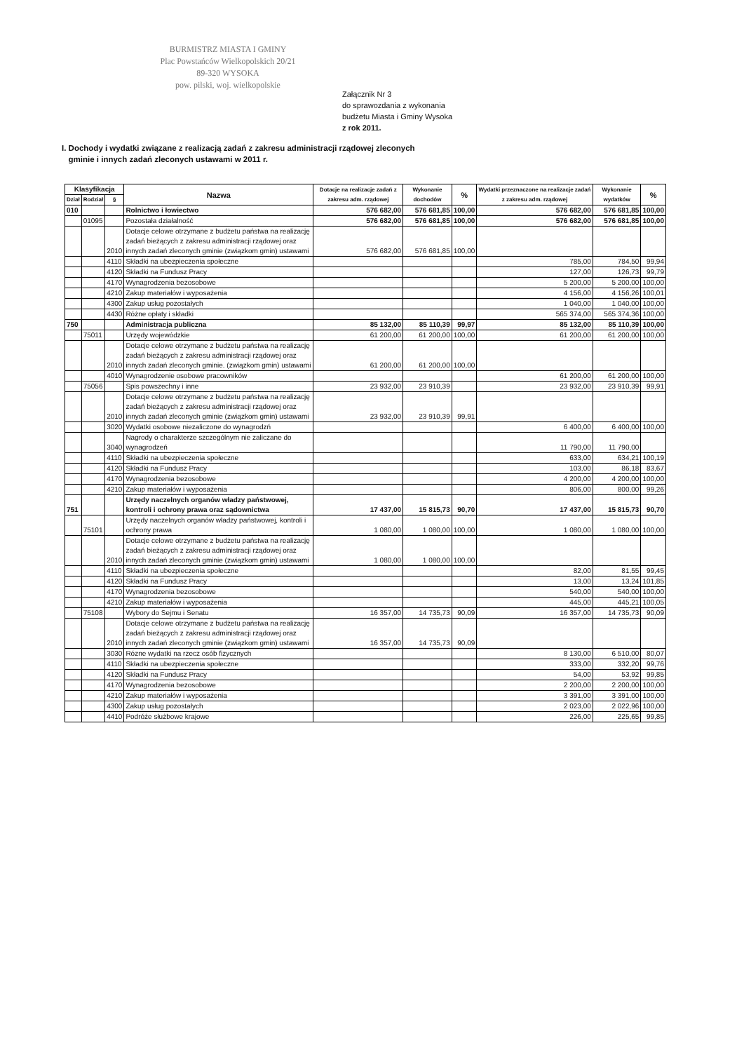BURMISTRZ MIASTA I GMINY
Plac Powstańców Wielkopolskich 20/21
89-320 WYSOKA
pow. pilski, woj. wielkopolskie
Załącznik Nr 3
do sprawozdania z wykonania
budżetu Miasta i Gminy Wysoka
z rok 2011.
I. Dochody i wydatki związane z realizacją zadań z zakresu administracji rządowej zleconych
gminie i innych zadań zleconych ustawami w 2011 r.
| Klasyfikacja | | | Nazwa | Dotacje na realizacje zadań z zakresu adm. rządowej | Wykonanie dochodów | % | Wydatki przeznaczone na realizacje zadań z zakresu adm. rządowej | Wykonanie wydatków | % |
| --- | --- | --- | --- | --- | --- | --- | --- | --- | --- |
| Dział | Rodział | § | | | | | | | |
| 010 | | | Rolnictwo i łowiectwo | 576 682,00 | 576 681,85 | 100,00 | 576 682,00 | 576 681,85 | 100,00 |
| | 01095 | | Pozostała działalność | 576 682,00 | 576 681,85 | 100,00 | 576 682,00 | 576 681,85 | 100,00 |
| | | 2010 | Dotacje celowe otrzymane z budżetu państwa na realizację zadań bieżących z zakresu administracji rządowej oraz innych zadań zleconych gminie (związkom gmin) ustawami | 576 682,00 | 576 681,85 | 100,00 | | | |
| | | 4110 | Składki na ubezpieczenia społeczne | | | | 785,00 | 784,50 | 99,94 |
| | | 4120 | Składki na Fundusz Pracy | | | | 127,00 | 126,73 | 99,79 |
| | | 4170 | Wynagrodzenia bezosobowe | | | | 5 200,00 | 5 200,00 | 100,00 |
| | | 4210 | Zakup materiałów i wyposażenia | | | | 4 156,00 | 4 156,26 | 100,01 |
| | | 4300 | Zakup usług pozostałych | | | | 1 040,00 | 1 040,00 | 100,00 |
| | | 4430 | Różne opłaty i składki | | | | 565 374,00 | 565 374,36 | 100,00 |
| 750 | | | Administracja publiczna | 85 132,00 | 85 110,39 | 99,97 | 85 132,00 | 85 110,39 | 100,00 |
| | 75011 | | Urzędy wojewódzkie | 61 200,00 | 61 200,00 | 100,00 | 61 200,00 | 61 200,00 | 100,00 |
| | | 2010 | Dotacje celowe otrzymane z budżetu państwa na realizację zadań bieżących z zakresu administracji rządowej oraz innych zadań zleconych gminie. (związkom gmin) ustawami | 61 200,00 | 61 200,00 | 100,00 | | | |
| | | 4010 | Wynagrodzenie osobowe pracowników | | | | 61 200,00 | 61 200,00 | 100,00 |
| | 75056 | | Spis powszechny i inne | 23 932,00 | 23 910,39 | | 23 932,00 | 23 910,39 | 99,91 |
| | | 2010 | Dotacje celowe otrzymane z budżetu państwa na realizację zadań bieżących z zakresu administracji rządowej oraz innych zadań zleconych gminie (związkom gmin) ustawami | 23 932,00 | 23 910,39 | 99,91 | | | |
| | | 3020 | Wydatki osobowe niezaliczone do wynagrodzń | | | | 6 400,00 | 6 400,00 | 100,00 |
| | | 3040 | Nagrody o charakterze szczególnym nie zaliczane do wynagrodzeń | | | | 11 790,00 | 11 790,00 | |
| | | 4110 | Składki na ubezpieczenia społeczne | | | | 633,00 | 634,21 | 100,19 |
| | | 4120 | Składki na Fundusz Pracy | | | | 103,00 | 86,18 | 83,67 |
| | | 4170 | Wynagrodzenia bezosobowe | | | | 4 200,00 | 4 200,00 | 100,00 |
| | | 4210 | Zakup materiałów i wyposażenia | | | | 806,00 | 800,00 | 99,26 |
| 751 | | | Urzędy naczelnych organów władzy państwowej, kontroli i ochrony prawa oraz sądownictwa | 17 437,00 | 15 815,73 | 90,70 | 17 437,00 | 15 815,73 | 90,70 |
| | 75101 | | Urzędy naczelnych organów władzy państwowej, kontroli i ochrony prawa | 1 080,00 | 1 080,00 | 100,00 | 1 080,00 | 1 080,00 | 100,00 |
| | | 2010 | Dotacje celowe otrzymane z budżetu państwa na realizację zadań bieżących z zakresu administracji rządowej oraz innych zadań zleconych gminie (związkom gmin) ustawami | 1 080,00 | 1 080,00 | 100,00 | | | |
| | | 4110 | Składki na ubezpieczenia społeczne | | | | 82,00 | 81,55 | 99,45 |
| | | 4120 | Składki na Fundusz Pracy | | | | 13,00 | 13,24 | 101,85 |
| | | 4170 | Wynagrodzenia bezosobowe | | | | 540,00 | 540,00 | 100,00 |
| | | 4210 | Zakup materiałów i wyposażenia | | | | 445,00 | 445,21 | 100,05 |
| | 75108 | | Wybory do Sejmu i Senatu | 16 357,00 | 14 735,73 | 90,09 | 16 357,00 | 14 735,73 | 90,09 |
| | | 2010 | Dotacje celowe otrzymane z budżetu państwa na realizację zadań bieżących z zakresu administracji rządowej oraz innych zadań zleconych gminie (związkom gmin) ustawami | 16 357,00 | 14 735,73 | 90,09 | | | |
| | | 3030 | Rózne wydatki na rzecz osób fizycznych | | | | 8 130,00 | 6 510,00 | 80,07 |
| | | 4110 | Składki na ubezpieczenia społeczne | | | | 333,00 | 332,20 | 99,76 |
| | | 4120 | Składki na Fundusz Pracy | | | | 54,00 | 53,92 | 99,85 |
| | | 4170 | Wynagrodzenia bezosobowe | | | | 2 200,00 | 2 200,00 | 100,00 |
| | | 4210 | Zakup materiałów i wyposażenia | | | | 3 391,00 | 3 391,00 | 100,00 |
| | | 4300 | Zakup usług pozostałych | | | | 2 023,00 | 2 022,96 | 100,00 |
| | | 4410 | Podróże służbowe krajowe | | | | 226,00 | 225,65 | 99,85 |